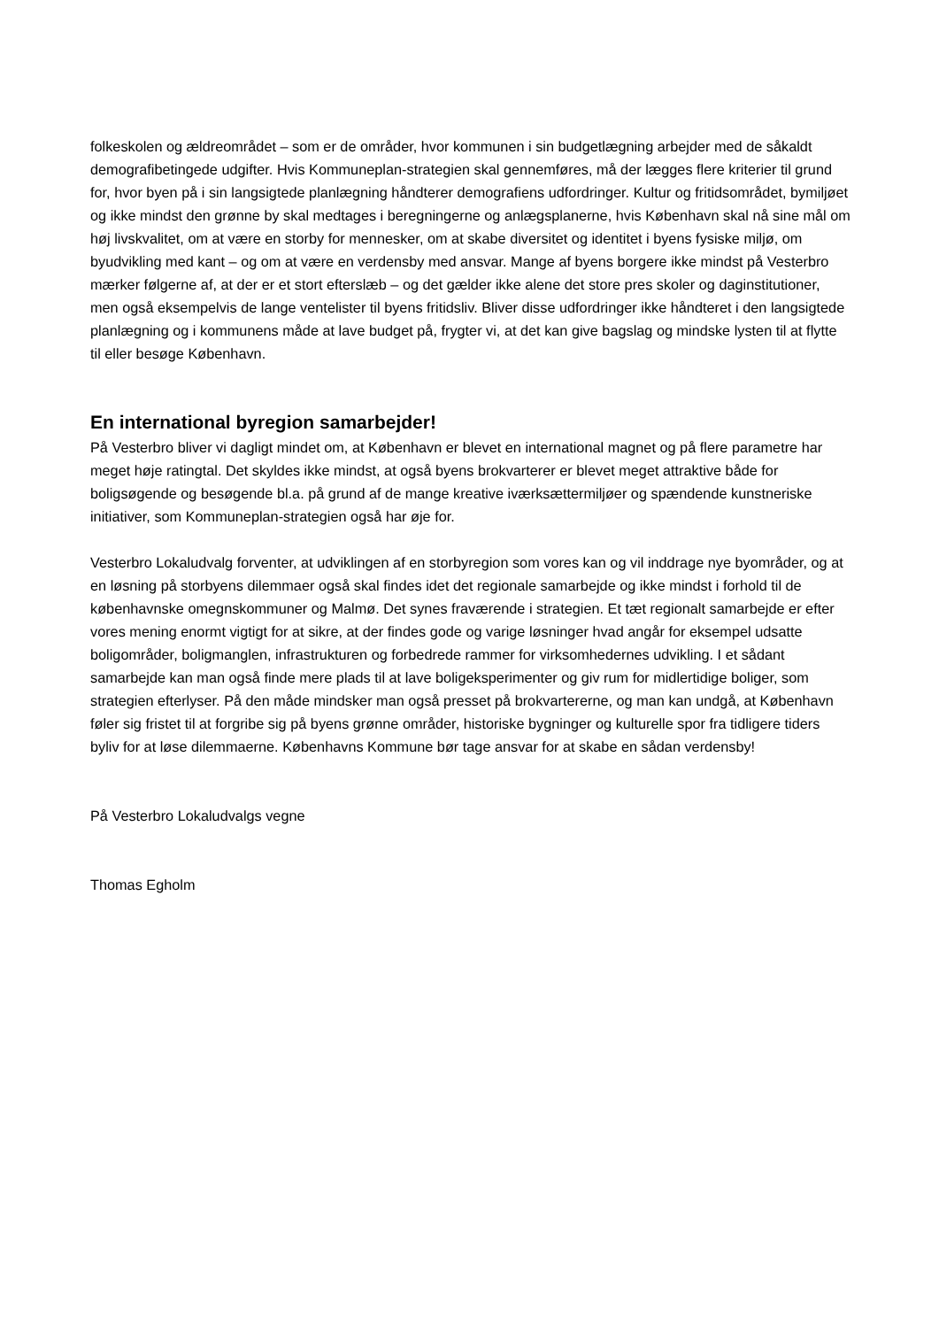folkeskolen og ældreområdet – som er de områder, hvor kommunen i sin budgetlægning arbejder med de såkaldt demografibetingede udgifter. Hvis Kommuneplan-strategien skal gennemføres, må der lægges flere kriterier til grund for, hvor byen på i sin langsigtede planlægning håndterer demografiens udfordringer. Kultur og fritidsområdet, bymiljøet og ikke mindst den grønne by skal medtages i beregningerne og anlægsplanerne, hvis København skal nå sine mål om høj livskvalitet, om at være en storby for mennesker, om at skabe diversitet og identitet i byens fysiske miljø, om byudvikling med kant – og om at være en verdensby med ansvar. Mange af byens borgere ikke mindst på Vesterbro mærker følgerne af, at der er et stort efterslæb – og det gælder ikke alene det store pres skoler og daginstitutioner, men også eksempelvis de lange ventelister til byens fritidsliv. Bliver disse udfordringer ikke håndteret i den langsigtede planlægning og i kommunens måde at lave budget på, frygter vi, at det kan give bagslag og mindske lysten til at flytte til eller besøge København.
En international byregion samarbejder!
På Vesterbro bliver vi dagligt mindet om, at København er blevet en international magnet og på flere parametre har meget høje ratingtal. Det skyldes ikke mindst, at også byens brokvarterer er blevet meget attraktive både for boligsøgende og besøgende bl.a. på grund af de mange kreative iværksættermiljøer og spændende kunstneriske initiativer, som Kommuneplan-strategien også har øje for.
Vesterbro Lokaludvalg forventer, at udviklingen af en storbyregion som vores kan og vil inddrage nye byområder, og at en løsning på storbyens dilemmaer også skal findes idet det regionale samarbejde og ikke mindst i forhold til de københavnske omegnskommuner og Malmø. Det synes fraværende i strategien. Et tæt regionalt samarbejde er efter vores mening enormt vigtigt for at sikre, at der findes gode og varige løsninger hvad angår for eksempel udsatte boligområder, boligmanglen, infrastrukturen og forbedrede rammer for virksomhedernes udvikling. I et sådant samarbejde kan man også finde mere plads til at lave boligeksperimenter og giv rum for midlertidige boliger, som strategien efterlyser. På den måde mindsker man også presset på brokvartererne, og man kan undgå, at København føler sig fristet til at forgribe sig på byens grønne områder, historiske bygninger og kulturelle spor fra tidligere tiders byliv for at løse dilemmaerne. Københavns Kommune bør tage ansvar for at skabe en sådan verdensby!
På Vesterbro Lokaludvalgs vegne
Thomas Egholm